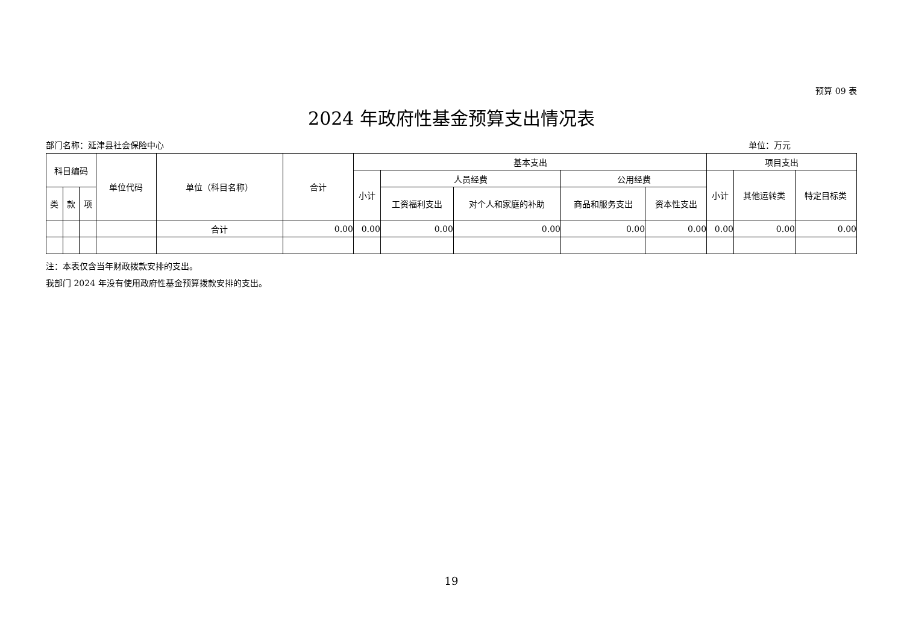预算 09 表
2024 年政府性基金预算支出情况表
部门名称：延津县社会保险中心 单位：万元
| 科目编码 | | | 单位代码 | 单位（科目名称） | 合计 | 基本支出 | | | | | 项目支出 | | |
| --- | --- | --- | --- | --- | --- | --- | --- | --- | --- | --- | --- | --- | --- |
| | | | | | | 小计 | 人员经费 | | 公用经费 | | 小计 | 其他运转类 | 特定目标类 |
| 类 | 款 | 项 | | | | | 工资福利支出 | 对个人和家庭的补助 | 商品和服务支出 | 资本性支出 | | | |
| | | | | 合计 | 0.00 | 0.00 | 0.00 | 0.00 | 0.00 | 0.00 | 0.00 | 0.00 | 0.00 |
注：本表仅含当年财政拨款安排的支出。
我部门 2024 年没有使用政府性基金预算拨款安排的支出。
19